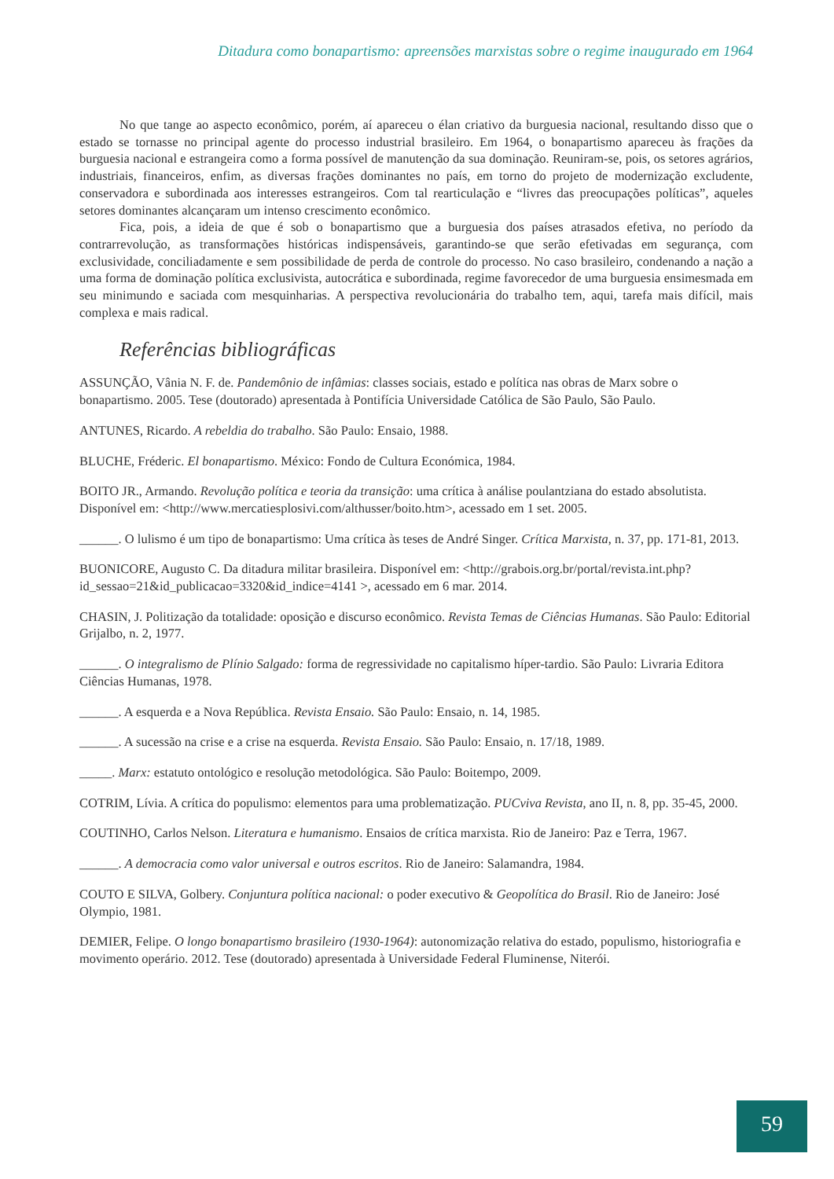Ditadura como bonapartismo: apreensões marxistas sobre o regime inaugurado em 1964
No que tange ao aspecto econômico, porém, aí apareceu o élan criativo da burguesia nacional, resultando disso que o estado se tornasse no principal agente do processo industrial brasileiro. Em 1964, o bonapartismo apareceu às frações da burguesia nacional e estrangeira como a forma possível de manutenção da sua dominação. Reuniram-se, pois, os setores agrários, industriais, financeiros, enfim, as diversas frações dominantes no país, em torno do projeto de modernização excludente, conservadora e subordinada aos interesses estrangeiros. Com tal rearticulação e “livres das preocupações políticas”, aqueles setores dominantes alcançaram um intenso crescimento econômico.
Fica, pois, a ideia de que é sob o bonapartismo que a burguesia dos países atrasados efetiva, no período da contrarrevolução, as transformações históricas indispensáveis, garantindo-se que serão efetivadas em segurança, com exclusividade, conciliadamente e sem possibilidade de perda de controle do processo. No caso brasileiro, condenando a nação a uma forma de dominação política exclusivista, autocrática e subordinada, regime favorecedor de uma burguesia ensimesmada em seu minimundo e saciada com mesquinharias. A perspectiva revolucionária do trabalho tem, aqui, tarefa mais difícil, mais complexa e mais radical.
Referências bibliográficas
ASSUNÇÃO, Vânia N. F. de. Pandemônio de infâmias: classes sociais, estado e política nas obras de Marx sobre o bonapartismo. 2005. Tese (doutorado) apresentada à Pontifícia Universidade Católica de São Paulo, São Paulo.
ANTUNES, Ricardo. A rebeldia do trabalho. São Paulo: Ensaio, 1988.
BLUCHE, Fréderic. El bonapartismo. México: Fondo de Cultura Económica, 1984.
BOITO JR., Armando. Revolução política e teoria da transição: uma crítica à análise poulantziana do estado absolutista. Disponível em: <http://www.mercatiesplosivi.com/althusser/boito.htm>, acessado em 1 set. 2005.
______. O lulismo é um tipo de bonapartismo: Uma crítica às teses de André Singer. Crítica Marxista, n. 37, pp. 171-81, 2013.
BUONICORE, Augusto C. Da ditadura militar brasileira. Disponível em: <http://grabois.org.br/portal/revista.int.php?id_sessao=21&id_publicacao=3320&id_indice=4141 >, acessado em 6 mar. 2014.
CHASIN, J. Politização da totalidade: oposição e discurso econômico. Revista Temas de Ciências Humanas. São Paulo: Editorial Grijalbo, n. 2, 1977.
______. O integralismo de Plínio Salgado: forma de regressividade no capitalismo híper-tardio. São Paulo: Livraria Editora Ciências Humanas, 1978.
______. A esquerda e a Nova República. Revista Ensaio. São Paulo: Ensaio, n. 14, 1985.
______. A sucessão na crise e a crise na esquerda. Revista Ensaio. São Paulo: Ensaio, n. 17/18, 1989.
_____. Marx: estatuto ontológico e resolução metodológica. São Paulo: Boitempo, 2009.
COTRIM, Lívia. A crítica do populismo: elementos para uma problematização. PUCviva Revista, ano II, n. 8, pp. 35-45, 2000.
COUTINHO, Carlos Nelson. Literatura e humanismo. Ensaios de crítica marxista. Rio de Janeiro: Paz e Terra, 1967.
______. A democracia como valor universal e outros escritos. Rio de Janeiro: Salamandra, 1984.
COUTO E SILVA, Golbery. Conjuntura política nacional: o poder executivo & Geopolítica do Brasil. Rio de Janeiro: José Olympio, 1981.
DEMIER, Felipe. O longo bonapartismo brasileiro (1930-1964): autonomização relativa do estado, populismo, historiografia e movimento operário. 2012. Tese (doutorado) apresentada à Universidade Federal Fluminense, Niterói.
59